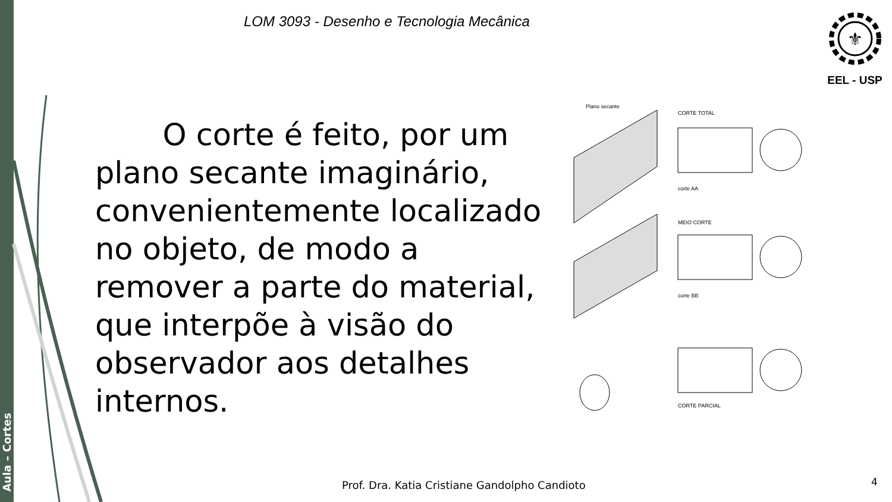Aula – Cortes
LOM 3093 - Desenho e Tecnologia Mecânica
⚜
EEL - USP
O corte é feito, por um plano secante imaginário, convenientemente localizado no objeto, de modo a remover a parte do material, que interpõe à visão do observador aos detalhes internos.
Plano secante
CORTE TOTAL
corte AA
MEIO CORTE
corte BB
CORTE PARCIAL
Prof. Dra. Katia Cristiane Gandolpho Candioto
4